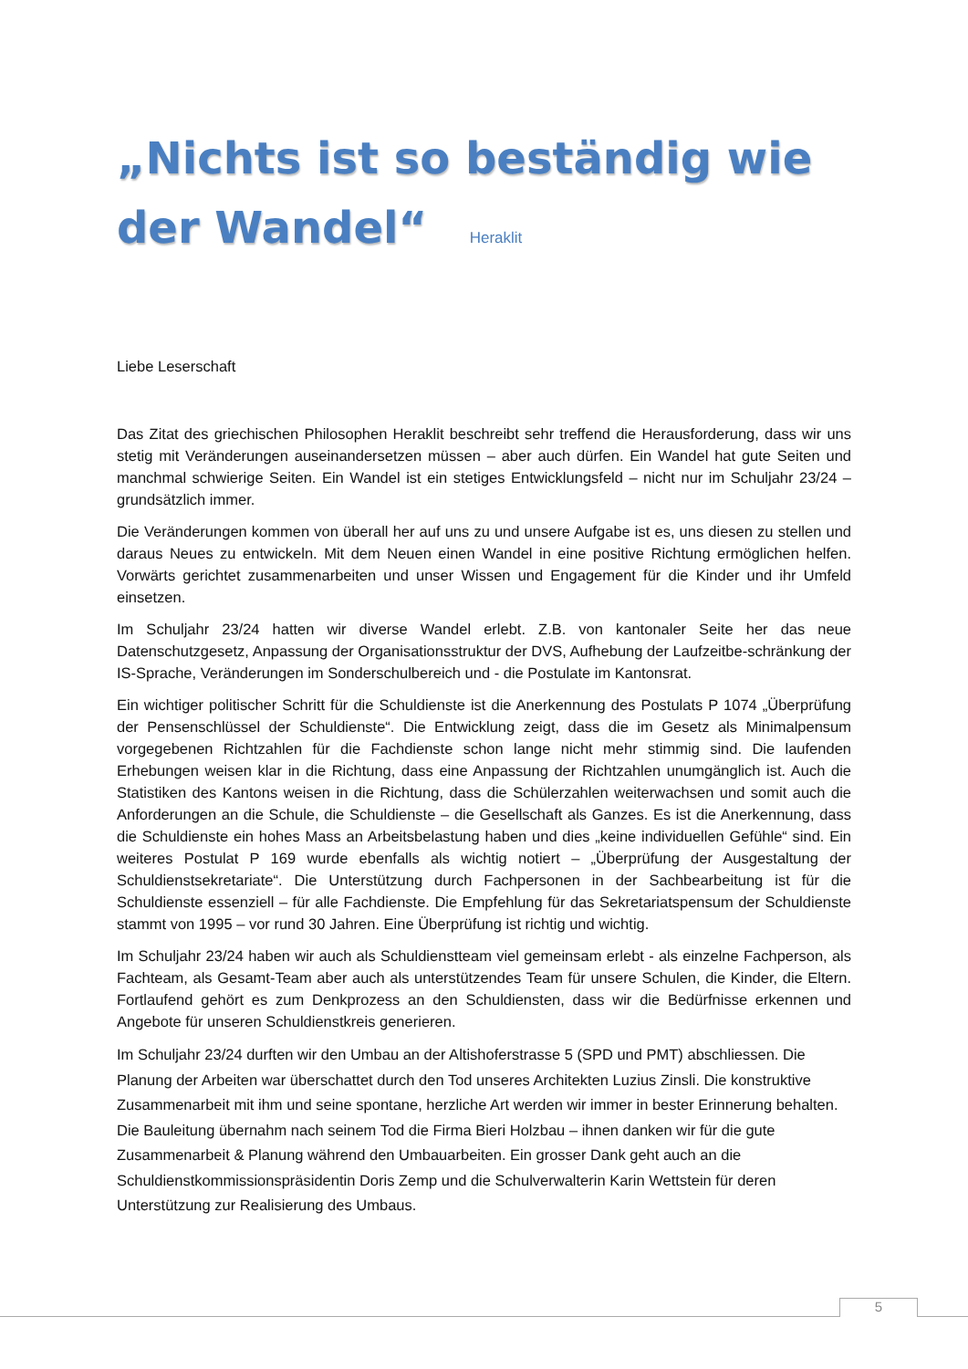„Nichts ist so beständig wie der Wandel“ Heraklit
Liebe Leserschaft
Das Zitat des griechischen Philosophen Heraklit beschreibt sehr treffend die Herausforderung, dass wir uns stetig mit Veränderungen auseinandersetzen müssen – aber auch dürfen. Ein Wandel hat gute Seiten und manchmal schwierige Seiten. Ein Wandel ist ein stetiges Entwicklungsfeld – nicht nur im Schuljahr 23/24 – grundsätzlich immer.
Die Veränderungen kommen von überall her auf uns zu und unsere Aufgabe ist es, uns diesen zu stellen und daraus Neues zu entwickeln. Mit dem Neuen einen Wandel in eine positive Richtung ermöglichen helfen. Vorwärts gerichtet zusammenarbeiten und unser Wissen und Engagement für die Kinder und ihr Umfeld einsetzen.
Im Schuljahr 23/24 hatten wir diverse Wandel erlebt. Z.B. von kantonaler Seite her das neue Datenschutzgesetz, Anpassung der Organisationsstruktur der DVS, Aufhebung der Laufzeitbe-schränkung der IS-Sprache, Veränderungen im Sonderschulbereich und - die Postulate im Kantonsrat.
Ein wichtiger politischer Schritt für die Schuldienste ist die Anerkennung des Postulats P 1074 „Überprüfung der Pensenschlüssel der Schuldienste“. Die Entwicklung zeigt, dass die im Gesetz als Minimalpensum vorgegebenen Richtzahlen für die Fachdienste schon lange nicht mehr stimmig sind. Die laufenden Erhebungen weisen klar in die Richtung, dass eine Anpassung der Richtzahlen unumgänglich ist. Auch die Statistiken des Kantons weisen in die Richtung, dass die Schülerzahlen weiterwachsen und somit auch die Anforderungen an die Schule, die Schuldienste – die Gesellschaft als Ganzes. Es ist die Anerkennung, dass die Schuldienste ein hohes Mass an Arbeitsbelastung haben und dies „keine individuellen Gefühle“ sind. Ein weiteres Postulat P 169 wurde ebenfalls als wichtig notiert – „Überprüfung der Ausgestaltung der Schuldienstsekretariate“. Die Unterstützung durch Fachpersonen in der Sachbearbeitung ist für die Schuldienste essenziell – für alle Fachdienste. Die Empfehlung für das Sekretariatspensum der Schuldienste stammt von 1995 – vor rund 30 Jahren. Eine Überprüfung ist richtig und wichtig.
Im Schuljahr 23/24 haben wir auch als Schuldienstteam viel gemeinsam erlebt - als einzelne Fachperson, als Fachteam, als Gesamt-Team aber auch als unterstützendes Team für unsere Schulen, die Kinder, die Eltern. Fortlaufend gehört es zum Denkprozess an den Schuldiensten, dass wir die Bedürfnisse erkennen und Angebote für unseren Schuldienstkreis generieren.
Im Schuljahr 23/24 durften wir den Umbau an der Altishoferstrasse 5 (SPD und PMT) abschliessen. Die Planung der Arbeiten war überschattet durch den Tod unseres Architekten Luzius Zinsli. Die konstruktive Zusammenarbeit mit ihm und seine spontane, herzliche Art werden wir immer in bester Erinnerung behalten. Die Bauleitung übernahm nach seinem Tod die Firma Bieri Holzbau – ihnen danken wir für die gute Zusammenarbeit & Planung während den Umbauarbeiten. Ein grosser Dank geht auch an die Schuldienstkommissionspräsidentin Doris Zemp und die Schulverwalterin Karin Wettstein für deren Unterstützung zur Realisierung des Umbaus.
5